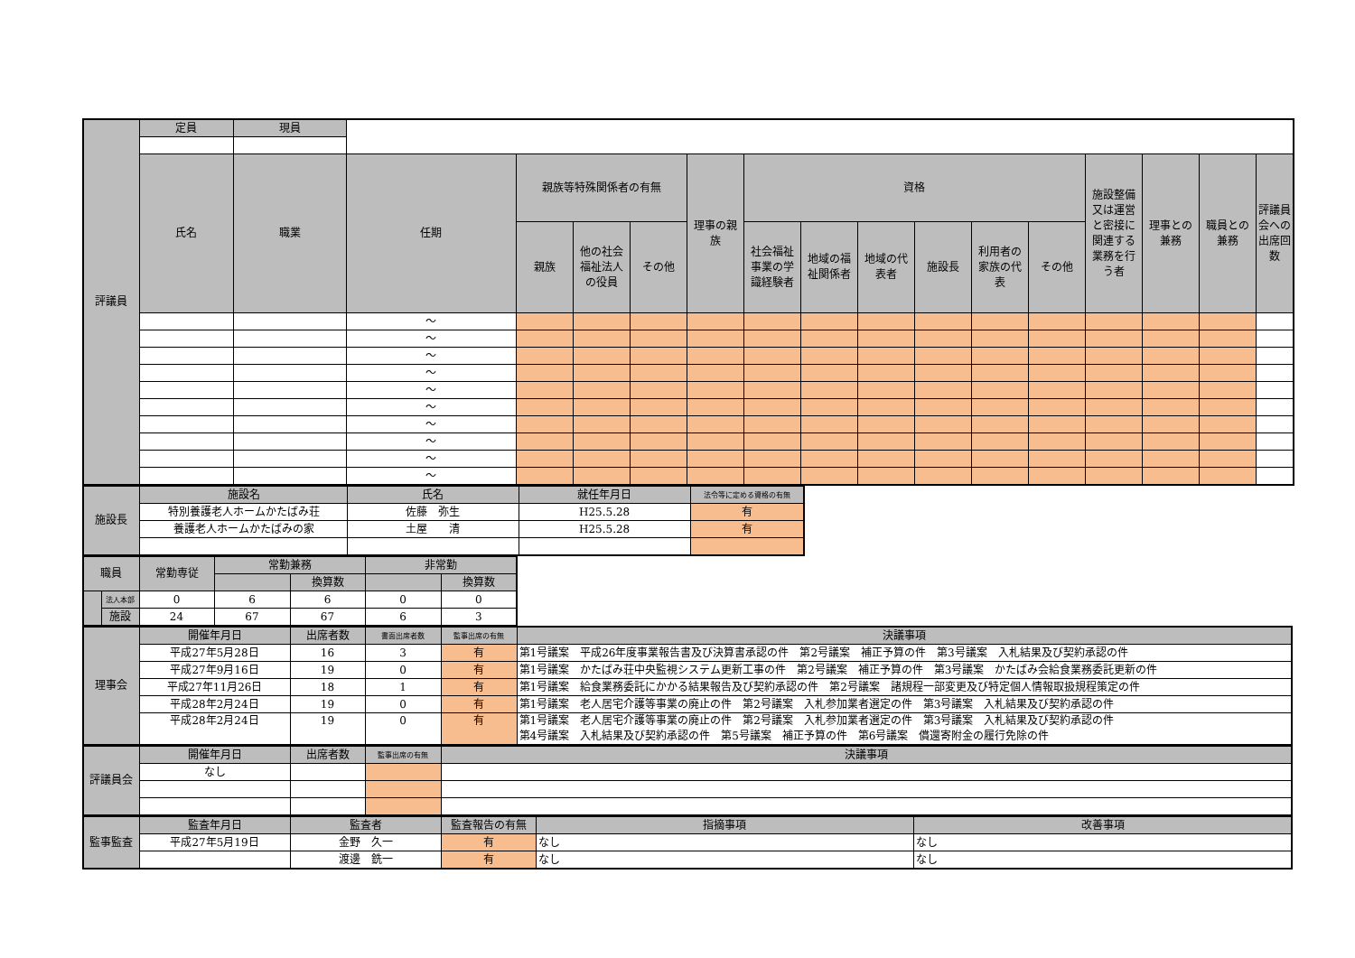| 評議員 | 定員 | 現員 | | | | | | | | | | | | | | | |
| | 氏名 | 職業 | 任期 | 親族等特殊関係者の有無 | | | 理事の親族 | 資格 | | | | | | 施設整備又は運営と密接に関連する業務を行う者 | 理事との兼務 | 職員との兼務 | 評議員会への出席回数 |
| | | | | 親族 | 他の社会福祉法人の役員 | その他 | | 社会福祉事業の学識経験者 | 地域の福祉関係者 | 地域の代表者 | 施設長 | 利用者の家族の代表 | その他 | | | | |
| | | | ～ | | | | | | | | | | | | | | |
| | | | ～ | | | | | | | | | | | | | | |
| | | | ～ | | | | | | | | | | | | | | |
| | | | ～ | | | | | | | | | | | | | | |
| | | | ～ | | | | | | | | | | | | | | |
| | | | ～ | | | | | | | | | | | | | | |
| | | | ～ | | | | | | | | | | | | | | |
| | | | ～ | | | | | | | | | | | | | | |
| | | | ～ | | | | | | | | | | | | | | |
| | | | ～ | | | | | | | | | | | | | | |
| 施設長 | 施設名 | 氏名 | 就任年月日 | 法令等に定める資格の有無 |
| | 特別養護老人ホームかたばみ荘 | 佐藤 弥生 | H25.5.28 | 有 |
| | 養護老人ホームかたばみの家 | 土屋 清 | H25.5.28 | 有 |
| 職員 | | 常勤専従 | 常勤兼務 | | 非常勤 | |
| | | | | 換算数 | | 換算数 |
| | 法人本部 | 0 | 6 | 6 | 0 | 0 |
| | 施設 | 24 | 67 | 67 | 6 | 3 |
| 理事会 | 開催年月日 | 出席者数 | 書面出席者数 | 監事出席の有無 | 決議事項 |
| | 平成27年5月28日 | 16 | 3 | 有 | 第1号議案 平成26年度事業報告書及び決算書承認の件 第2号議案 補正予算の件 第3号議案 入札結果及び契約承認の件 |
| | 平成27年9月16日 | 19 | 0 | 有 | 第1号議案 かたばみ荘中央監視システム更新工事の件 第2号議案 補正予算の件 第3号議案 かたばみ会給食業務委託更新の件 |
| | 平成27年11月26日 | 18 | 1 | 有 | 第1号議案 給食業務委託にかかる結果報告及び契約承認の件 第2号議案 諸規程一部変更及び特定個人情報取扱規程策定の件 |
| | 平成28年2月24日 | 19 | 0 | 有 | 第1号議案 老人居宅介護等事業の廃止の件 第2号議案 入札参加業者選定の件 第3号議案 入札結果及び契約承認の件 |
| | 平成28年2月24日 | 19 | 0 | 有 | 第1号議案 老人居宅介護等事業の廃止の件 第2号議案 入札参加業者選定の件 第3号議案 入札結果及び契約承認の件 第4号議案 入札結果及び契約承認の件 第5号議案 補正予算の件 第6号議案 償還寄附金の履行免除の件 |
| 評議員会 | 開催年月日 | 出席者数 | 監事出席の有無 | 決議事項 |
| | なし | | | |
| 監事監査 | 監査年月日 | 監査者 | 監査報告の有無 | 指摘事項 | 改善事項 |
| | 平成27年5月19日 | 金野 久一 | 有 | なし | なし |
| | | 渡邊 銑一 | 有 | なし | なし |